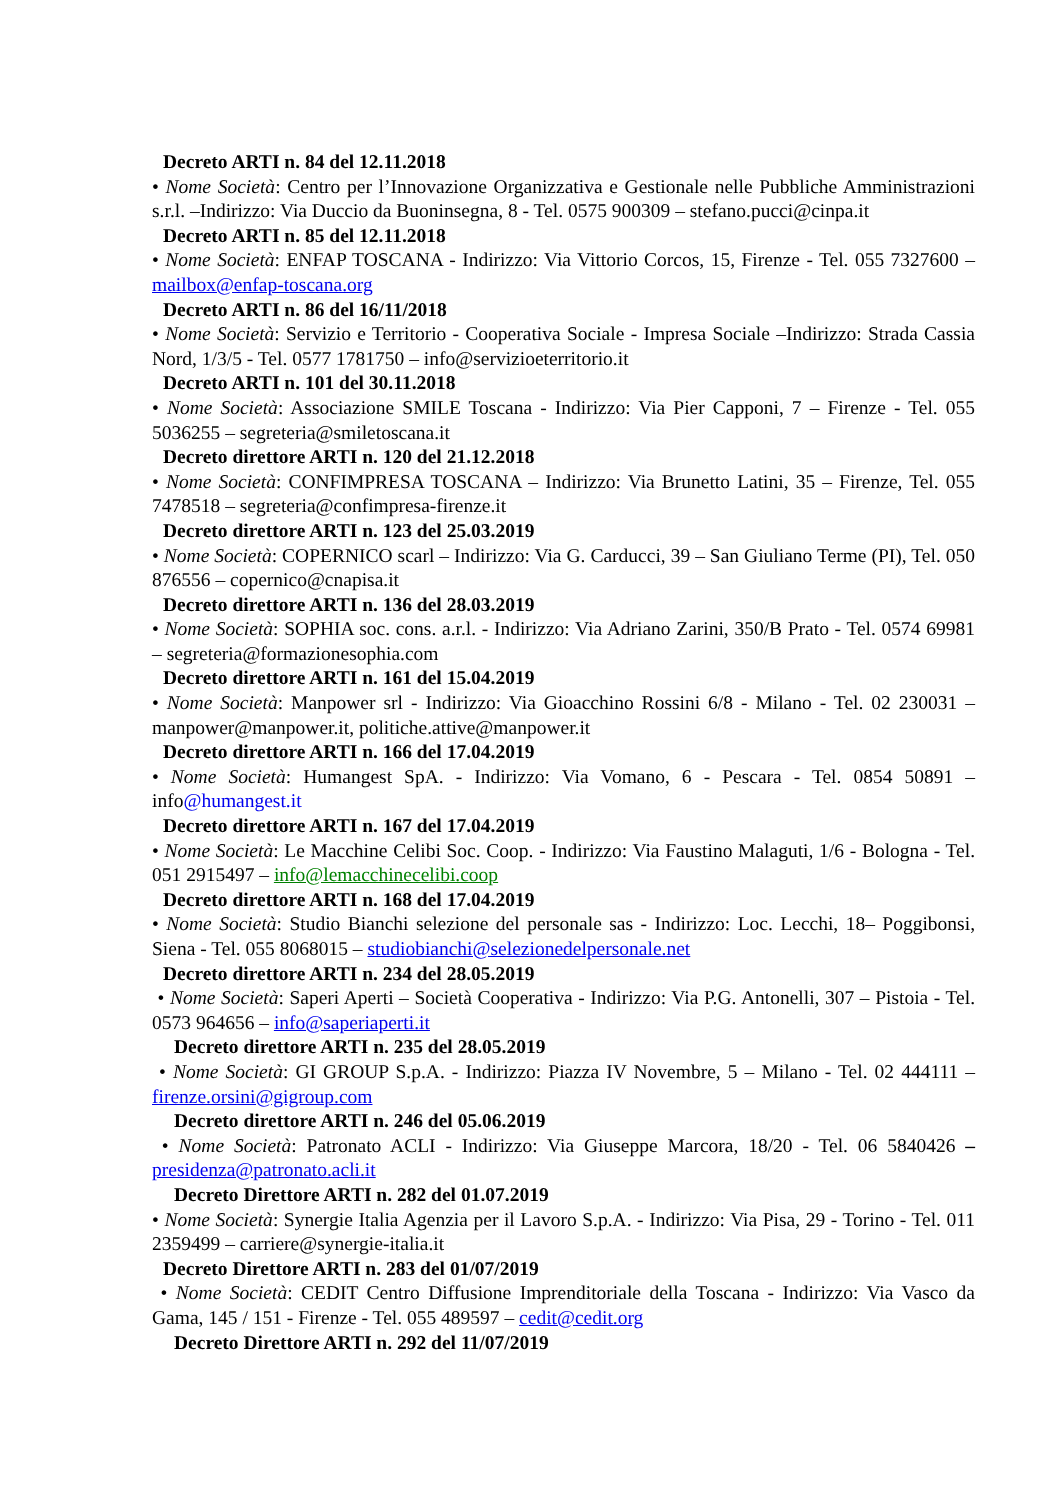Decreto ARTI n. 84 del 12.11.2018
• Nome Società: Centro per l’Innovazione Organizzativa e Gestionale nelle Pubbliche Amministrazioni s.r.l. –Indirizzo: Via Duccio da Buoninsegna, 8 - Tel. 0575 900309 – stefano.pucci@cinpa.it
Decreto ARTI n. 85 del 12.11.2018
• Nome Società: ENFAP TOSCANA - Indirizzo: Via Vittorio Corcos, 15, Firenze - Tel. 055 7327600 – mailbox@enfap-toscana.org
Decreto ARTI n. 86 del 16/11/2018
• Nome Società: Servizio e Territorio - Cooperativa Sociale - Impresa Sociale –Indirizzo: Strada Cassia Nord, 1/3/5 - Tel. 0577 1781750 – info@servizioeterritorio.it
Decreto ARTI n. 101 del 30.11.2018
• Nome Società: Associazione SMILE Toscana - Indirizzo: Via Pier Capponi, 7 – Firenze - Tel. 055 5036255 – segreteria@smiletoscana.it
Decreto direttore ARTI n. 120 del 21.12.2018
• Nome Società: CONFIMPRESA TOSCANA – Indirizzo: Via Brunetto Latini, 35 – Firenze, Tel. 055 7478518 – segreteria@confimpresa-firenze.it
Decreto direttore ARTI n. 123 del 25.03.2019
• Nome Società: COPERNICO scarl – Indirizzo: Via G. Carducci, 39 – San Giuliano Terme (PI), Tel. 050 876556 – copernico@cnapisa.it
Decreto direttore ARTI n. 136 del 28.03.2019
• Nome Società: SOPHIA soc. cons. a.r.l. - Indirizzo: Via Adriano Zarini, 350/B Prato - Tel. 0574 69981 – segreteria@formazionesophia.com
Decreto direttore ARTI n. 161 del 15.04.2019
• Nome Società: Manpower srl - Indirizzo: Via Gioacchino Rossini 6/8 - Milano - Tel. 02 230031 – manpower@manpower.it, politiche.attive@manpower.it
Decreto direttore ARTI n. 166 del 17.04.2019
• Nome Società: Humangest SpA. - Indirizzo: Via Vomano, 6 - Pescara - Tel. 0854 50891 – info@humangest.it
Decreto direttore ARTI n. 167 del 17.04.2019
• Nome Società: Le Macchine Celibi Soc. Coop. - Indirizzo: Via Faustino Malaguti, 1/6 - Bologna - Tel. 051 2915497 – info@lemacchinecelibi.coop
Decreto direttore ARTI n. 168 del 17.04.2019
• Nome Società: Studio Bianchi selezione del personale sas - Indirizzo: Loc. Lecchi, 18– Poggibonsi, Siena - Tel. 055 8068015 – studiobianchi@selezionedelpersonale.net
Decreto direttore ARTI n. 234 del 28.05.2019
• Nome Società: Saperi Aperti – Società Cooperativa - Indirizzo: Via P.G. Antonelli, 307 – Pistoia - Tel. 0573 964656 – info@saperiaperti.it
Decreto direttore ARTI n. 235 del 28.05.2019
• Nome Società: GI GROUP S.p.A. - Indirizzo: Piazza IV Novembre, 5 – Milano - Tel. 02 444111 – firenze.orsini@gigroup.com
Decreto direttore ARTI n. 246 del 05.06.2019
• Nome Società: Patronato ACLI - Indirizzo: Via Giuseppe Marcora, 18/20 - Tel. 06 5840426 – presidenza@patronato.acli.it
Decreto Direttore ARTI n. 282 del 01.07.2019
• Nome Società: Synergie Italia Agenzia per il Lavoro S.p.A. - Indirizzo: Via Pisa, 29 - Torino - Tel. 011 2359499 – carriere@synergie-italia.it
Decreto Direttore ARTI n. 283 del 01/07/2019
• Nome Società: CEDIT Centro Diffusione Imprenditoriale della Toscana - Indirizzo: Via Vasco da Gama, 145 / 151 - Firenze - Tel. 055 489597 – cedit@cedit.org
Decreto Direttore ARTI n. 292 del 11/07/2019